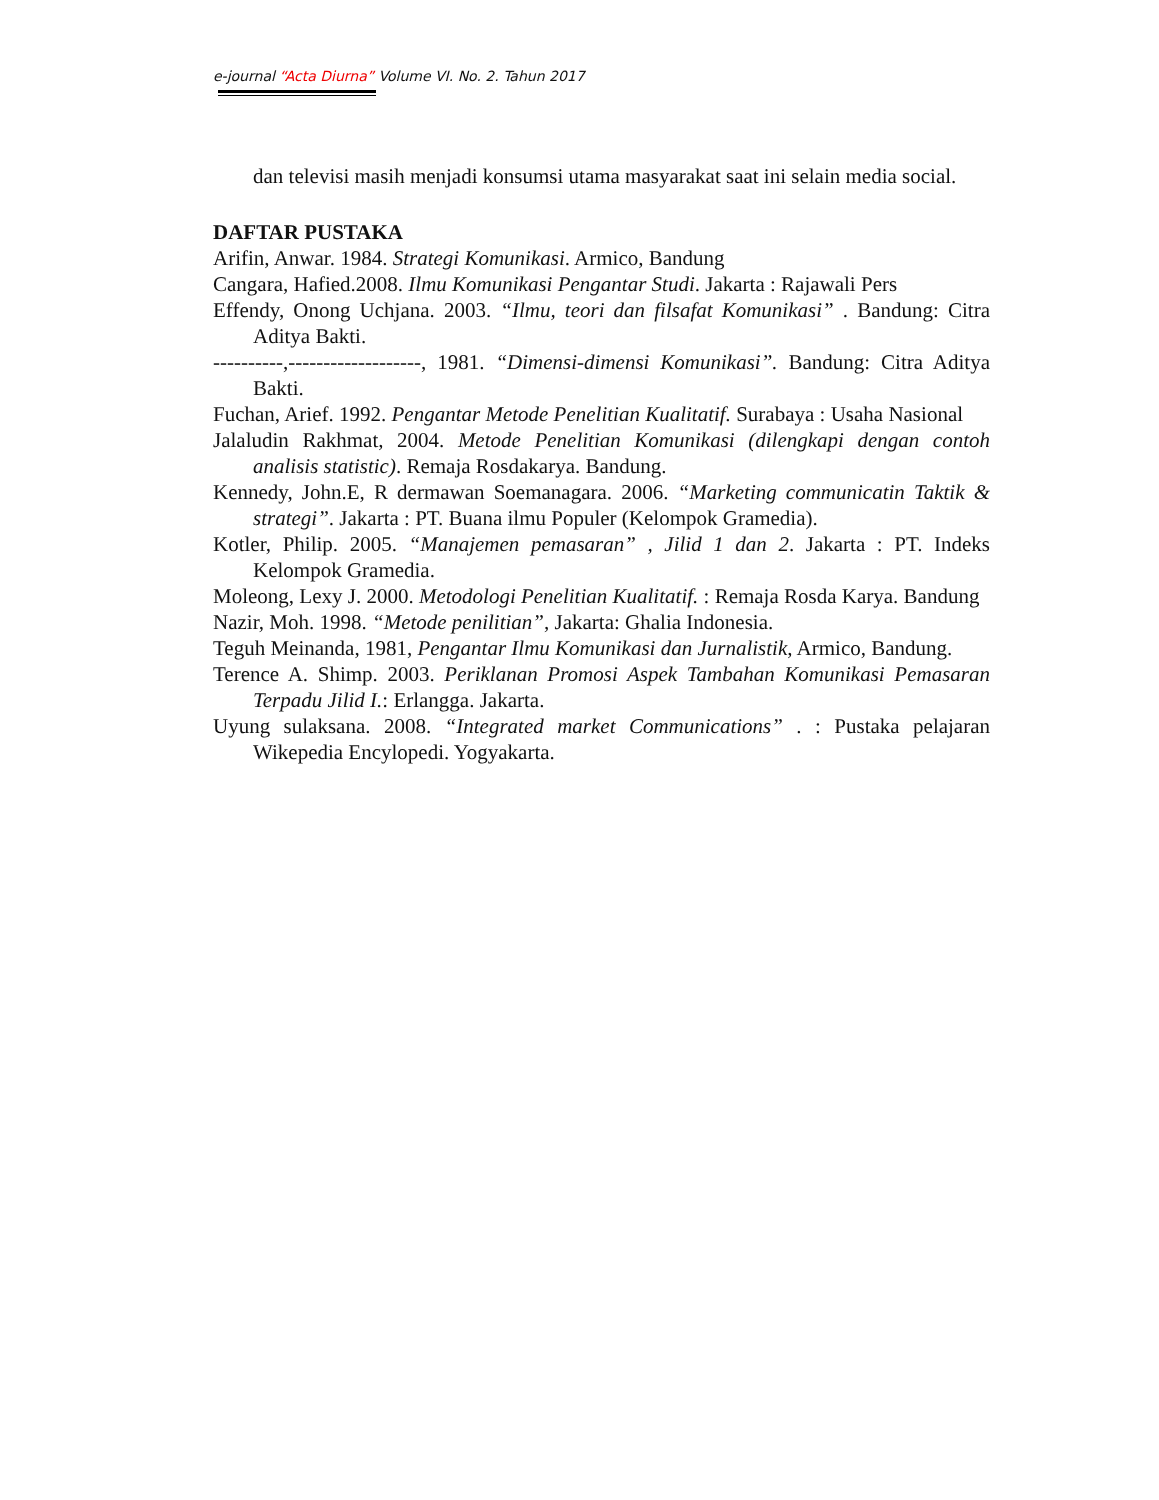e-journal “Acta Diurna” Volume VI. No. 2. Tahun 2017
dan televisi masih menjadi konsumsi utama masyarakat saat ini selain media social.
DAFTAR PUSTAKA
Arifin, Anwar. 1984. Strategi Komunikasi. Armico, Bandung
Cangara, Hafied.2008. Ilmu Komunikasi Pengantar Studi. Jakarta : Rajawali Pers
Effendy, Onong Uchjana. 2003. “Ilmu, teori dan filsafat Komunikasi” . Bandung: Citra Aditya Bakti.
----------,-------------------, 1981. “Dimensi-dimensi Komunikasi”. Bandung: Citra Aditya Bakti.
Fuchan, Arief. 1992. Pengantar Metode Penelitian Kualitatif. Surabaya : Usaha Nasional
Jalaludin Rakhmat, 2004. Metode Penelitian Komunikasi (dilengkapi dengan contoh analisis statistic). Remaja Rosdakarya. Bandung.
Kennedy, John.E, R dermawan Soemanagara. 2006. “Marketing communicatin Taktik & strategi”. Jakarta : PT. Buana ilmu Populer (Kelompok Gramedia).
Kotler, Philip. 2005. “Manajemen pemasaran” , Jilid 1 dan 2. Jakarta : PT. Indeks Kelompok Gramedia.
Moleong, Lexy J. 2000. Metodologi Penelitian Kualitatif. : Remaja Rosda Karya. Bandung
Nazir, Moh. 1998. “Metode penilitian”, Jakarta: Ghalia Indonesia.
Teguh Meinanda, 1981, Pengantar Ilmu Komunikasi dan Jurnalistik, Armico, Bandung.
Terence A. Shimp. 2003. Periklanan Promosi Aspek Tambahan Komunikasi Pemasaran Terpadu Jilid I.: Erlangga. Jakarta.
Uyung sulaksana. 2008. “Integrated market Communications” . : Pustaka pelajaran Wikepedia Encylopedi. Yogyakarta.